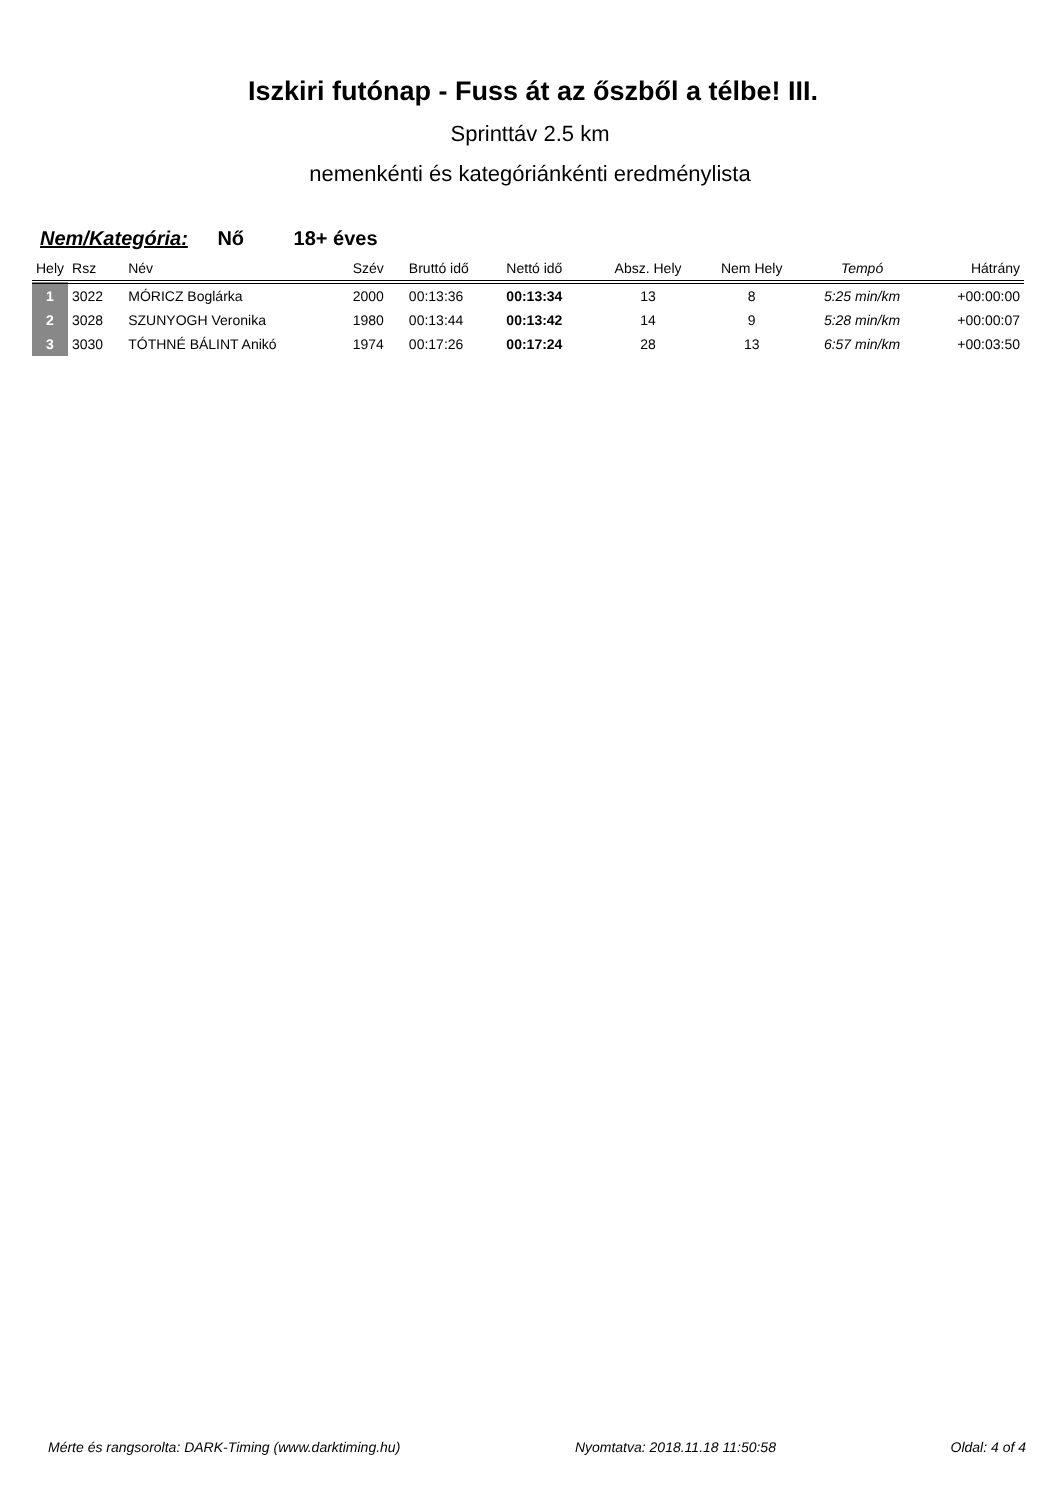Iszkiri futónap - Fuss át az őszből a télbe! III.
Sprinttáv 2.5 km
nemenkénti és kategóriánkénti eredménylista
Nem/Kategória: Nő 18+ éves
| Hely | Rsz | Név | Szév | Bruttó idő | Nettó idő | Absz. Hely | Nem Hely | Tempó | Hátrány |
| --- | --- | --- | --- | --- | --- | --- | --- | --- | --- |
| 1 | 3022 | MÓRICZ Boglárka | 2000 | 00:13:36 | 00:13:34 | 13 | 8 | 5:25 min/km | +00:00:00 |
| 2 | 3028 | SZUNYOGH Veronika | 1980 | 00:13:44 | 00:13:42 | 14 | 9 | 5:28 min/km | +00:00:07 |
| 3 | 3030 | TÓTHNÉ BÁLINT Anikó | 1974 | 00:17:26 | 00:17:24 | 28 | 13 | 6:57 min/km | +00:03:50 |
Mérte és rangsorolta: DARK-Timing (www.darktiming.hu) Nyomtatva: 2018.11.18 11:50:58 Oldal: 4 of 4